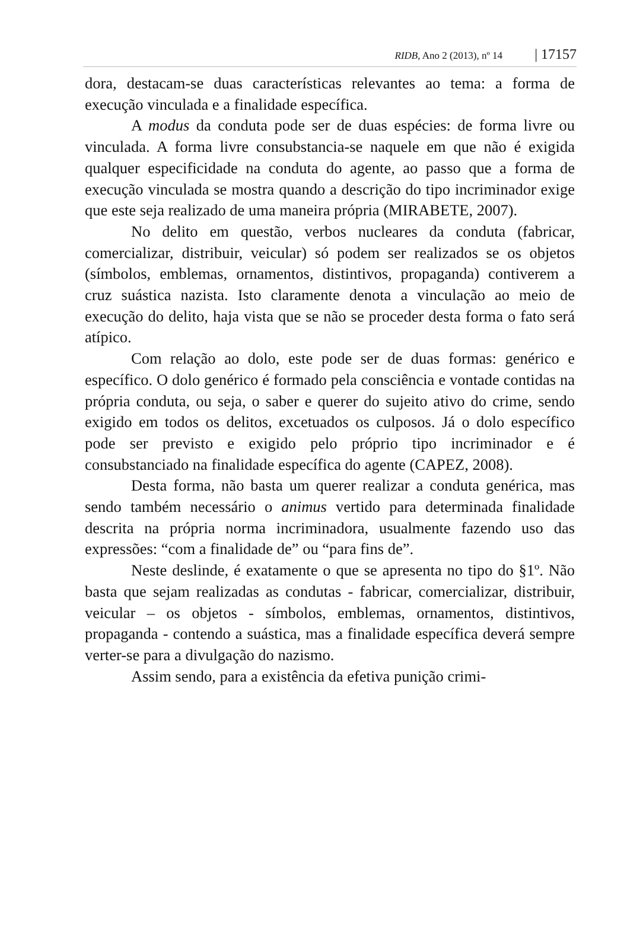RIDB, Ano 2 (2013), nº 14 | 17157
dora, destacam-se duas características relevantes ao tema: a forma de execução vinculada e a finalidade específica.
A modus da conduta pode ser de duas espécies: de forma livre ou vinculada. A forma livre consubstancia-se naquele em que não é exigida qualquer especificidade na conduta do agente, ao passo que a forma de execução vinculada se mostra quando a descrição do tipo incriminador exige que este seja realizado de uma maneira própria (MIRABETE, 2007).
No delito em questão, verbos nucleares da conduta (fabricar, comercializar, distribuir, veicular) só podem ser realizados se os objetos (símbolos, emblemas, ornamentos, distintivos, propaganda) contiverem a cruz suástica nazista. Isto claramente denota a vinculação ao meio de execução do delito, haja vista que se não se proceder desta forma o fato será atípico.
Com relação ao dolo, este pode ser de duas formas: genérico e específico. O dolo genérico é formado pela consciência e vontade contidas na própria conduta, ou seja, o saber e querer do sujeito ativo do crime, sendo exigido em todos os delitos, excetuados os culposos. Já o dolo específico pode ser previsto e exigido pelo próprio tipo incriminador e é consubstanciado na finalidade específica do agente (CAPEZ, 2008).
Desta forma, não basta um querer realizar a conduta genérica, mas sendo também necessário o animus vertido para determinada finalidade descrita na própria norma incriminadora, usualmente fazendo uso das expressões: “com a finalidade de” ou “para fins de”.
Neste deslinde, é exatamente o que se apresenta no tipo do §1º. Não basta que sejam realizadas as condutas - fabricar, comercializar, distribuir, veicular – os objetos - símbolos, emblemas, ornamentos, distintivos, propaganda - contendo a suástica, mas a finalidade específica deverá sempre verter-se para a divulgação do nazismo.
Assim sendo, para a existência da efetiva punição crimi-